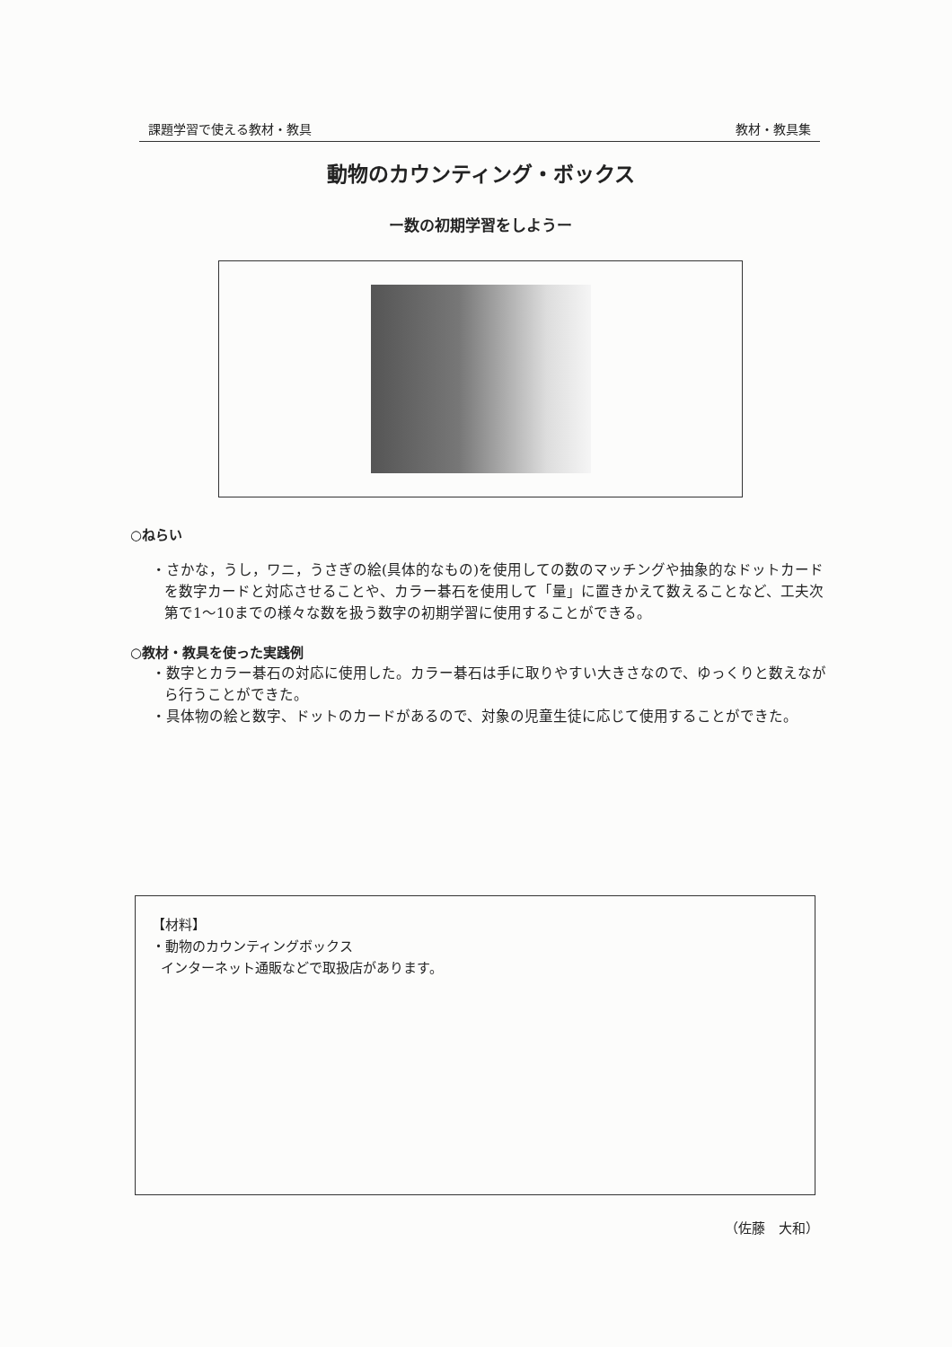課題学習で使える教材・教具 教材・教具集
動物のカウンティング・ボックス
ー数の初期学習をしようー
○ねらい
・さかな，うし，ワニ，うさぎの絵(具体的なもの)を使用しての数のマッチングや抽象的なドットカードを数字カードと対応させることや、カラー碁石を使用して「量」に置きかえて数えることなど、工夫次第で1～10までの様々な数を扱う数字の初期学習に使用することができる。
○教材・教具を使った実践例
・数字とカラー碁石の対応に使用した。カラー碁石は手に取りやすい大きさなので、ゆっくりと数えながら行うことができた。
・具体物の絵と数字、ドットのカードがあるので、対象の児童生徒に応じて使用することができた。
【材料】
・動物のカウンティングボックス
インターネット通販などで取扱店があります。
（佐藤　大和）